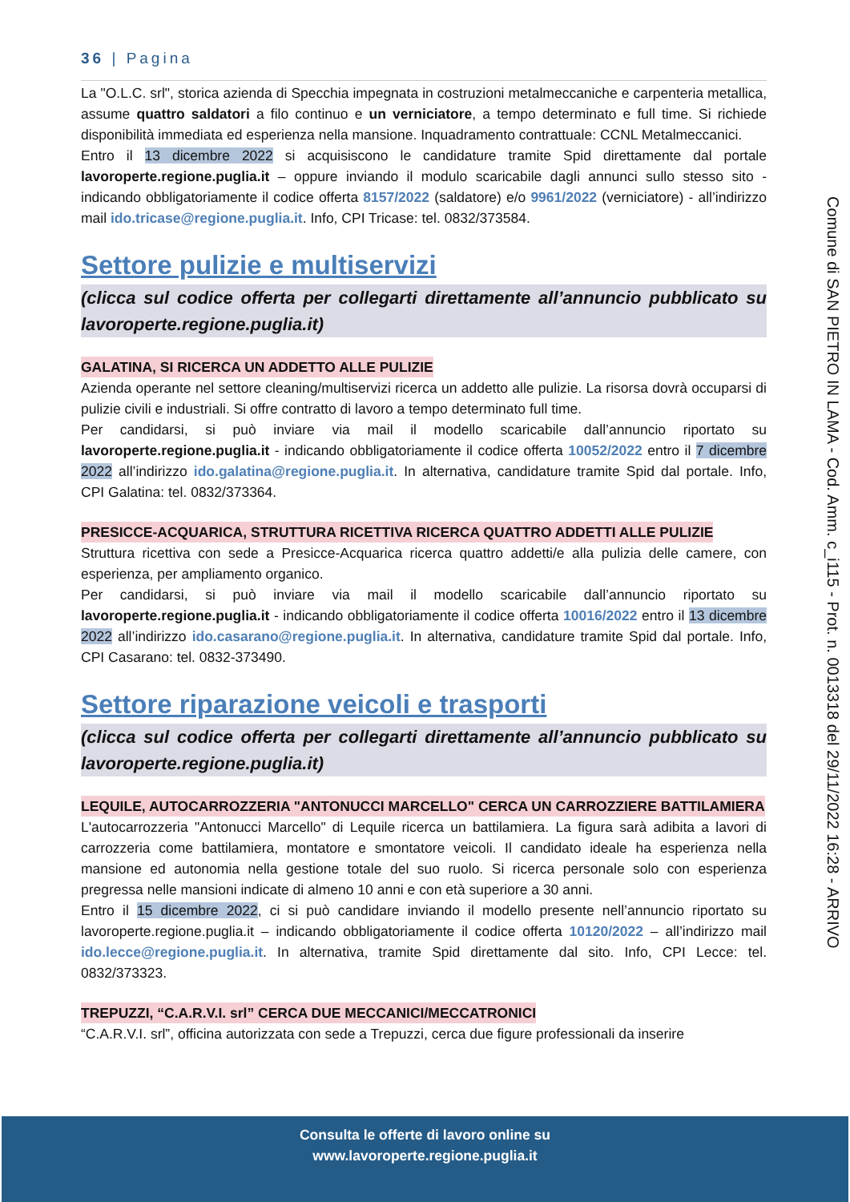36 | Pagina
La "O.L.C. srl", storica azienda di Specchia impegnata in costruzioni metalmeccaniche e carpenteria metallica, assume quattro saldatori a filo continuo e un verniciatore, a tempo determinato e full time. Si richiede disponibilità immediata ed esperienza nella mansione. Inquadramento contrattuale: CCNL Metalmeccanici.
Entro il 13 dicembre 2022 si acquisiscono le candidature tramite Spid direttamente dal portale lavoroperte.regione.puglia.it – oppure inviando il modulo scaricabile dagli annunci sullo stesso sito - indicando obbligatoriamente il codice offerta 8157/2022 (saldatore) e/o 9961/2022 (verniciatore) - all’indirizzo mail ido.tricase@regione.puglia.it. Info, CPI Tricase: tel. 0832/373584.
Settore pulizie e multiservizi
(clicca sul codice offerta per collegarti direttamente all’annuncio pubblicato su lavoroperte.regione.puglia.it)
GALATINA, SI RICERCA UN ADDETTO ALLE PULIZIE
Azienda operante nel settore cleaning/multiservizi ricerca un addetto alle pulizie. La risorsa dovrà occuparsi di pulizie civili e industriali. Si offre contratto di lavoro a tempo determinato full time.
Per candidarsi, si può inviare via mail il modello scaricabile dall’annuncio riportato su lavoroperte.regione.puglia.it - indicando obbligatoriamente il codice offerta 10052/2022 entro il 7 dicembre 2022 all’indirizzo ido.galatina@regione.puglia.it. In alternativa, candidature tramite Spid dal portale. Info, CPI Galatina: tel. 0832/373364.
PRESICCE-ACQUARICA, STRUTTURA RICETTIVA RICERCA QUATTRO ADDETTI ALLE PULIZIE
Struttura ricettiva con sede a Presicce-Acquarica ricerca quattro addetti/e alla pulizia delle camere, con esperienza, per ampliamento organico.
Per candidarsi, si può inviare via mail il modello scaricabile dall’annuncio riportato su lavoroperte.regione.puglia.it - indicando obbligatoriamente il codice offerta 10016/2022 entro il 13 dicembre 2022 all’indirizzo ido.casarano@regione.puglia.it. In alternativa, candidature tramite Spid dal portale. Info, CPI Casarano: tel. 0832-373490.
Settore riparazione veicoli e trasporti
(clicca sul codice offerta per collegarti direttamente all’annuncio pubblicato su lavoroperte.regione.puglia.it)
LEQUILE, AUTOCARROZZERIA "ANTONUCCI MARCELLO" CERCA UN CARROZZIERE BATTILAMIERA
L'autocarrozzeria "Antonucci Marcello" di Lequile ricerca un battilamiera. La figura sarà adibita a lavori di carrozzeria come battilamiera, montatore e smontatore veicoli. Il candidato ideale ha esperienza nella mansione ed autonomia nella gestione totale del suo ruolo. Si ricerca personale solo con esperienza pregressa nelle mansioni indicate di almeno 10 anni e con età superiore a 30 anni.
Entro il 15 dicembre 2022, ci si può candidare inviando il modello presente nell’annuncio riportato su lavoroperte.regione.puglia.it – indicando obbligatoriamente il codice offerta 10120/2022 – all’indirizzo mail ido.lecce@regione.puglia.it. In alternativa, tramite Spid direttamente dal sito. Info, CPI Lecce: tel. 0832/373323.
TREPUZZI, “C.A.R.V.I. srl” CERCA DUE MECCANICI/MECCATRONICI
“C.A.R.V.I. srl”, officina autorizzata con sede a Trepuzzi, cerca due figure professionali da inserire
Comune di SAN PIETRO IN LAMA - Cod. Amm. c_i115 - Prot. n. 0013318 del 29/11/2022 16:28 - ARRIVO
Consulta le offerte di lavoro online su
www.lavoroperte.regione.puglia.it